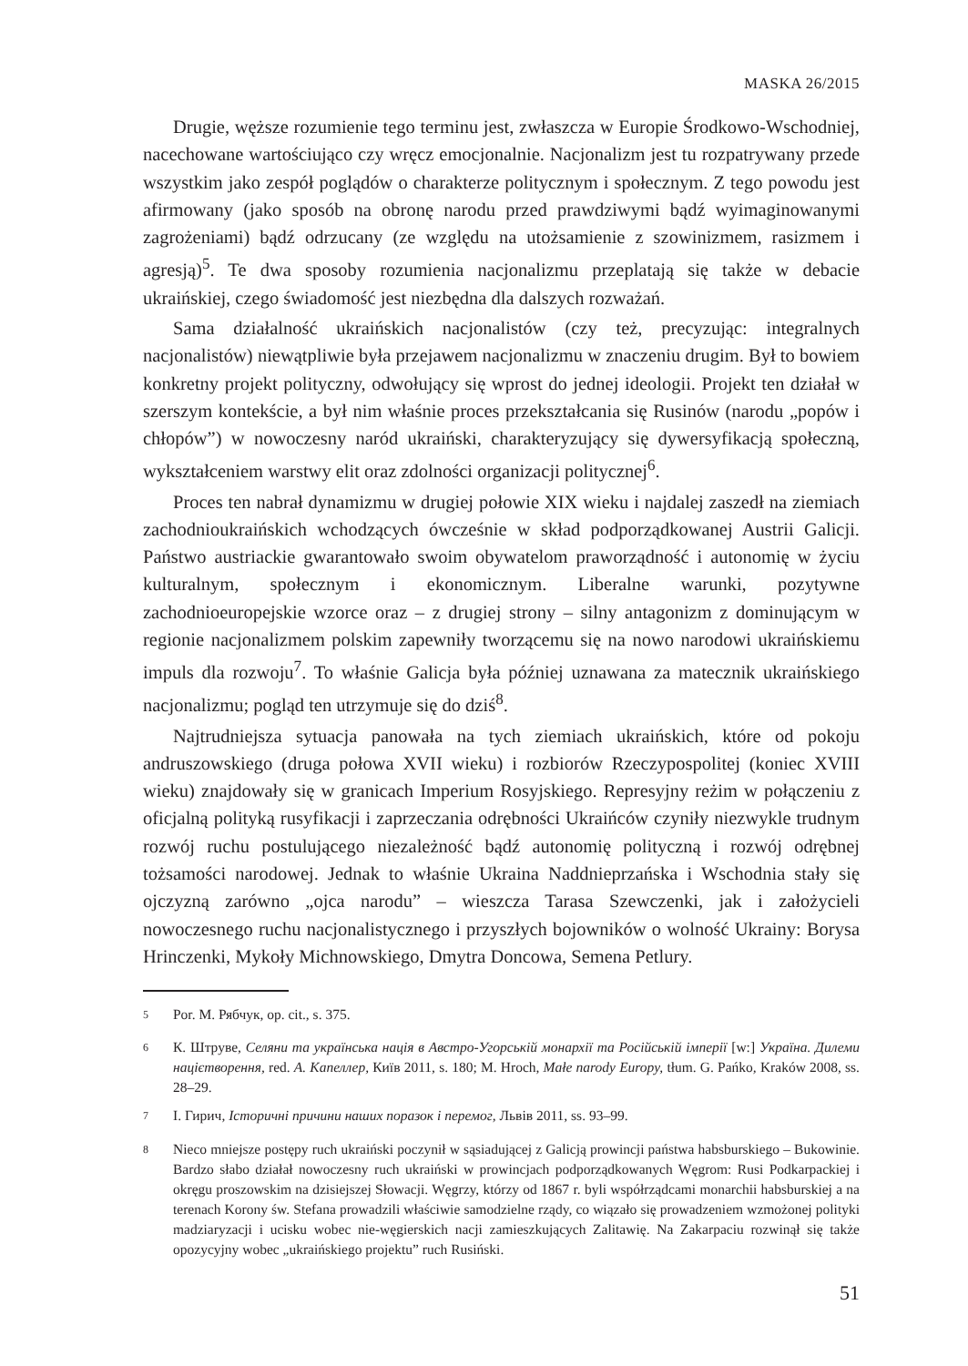MASKA 26/2015
Drugie, węższe rozumienie tego terminu jest, zwłaszcza w Europie Środkowo-Wschodniej, nacechowane wartościująco czy wręcz emocjonalnie. Nacjonalizm jest tu rozpatrywany przede wszystkim jako zespół poglądów o charakterze politycznym i społecznym. Z tego powodu jest afirmowany (jako sposób na obronę narodu przed prawdziwymi bądź wyimaginowanymi zagrożeniami) bądź odrzucany (ze względu na utożsamienie z szowinizmem, rasizmem i agresją)<sup>5</sup>. Te dwa sposoby rozumienia nacjonalizmu przeplatają się także w debacie ukraińskiej, czego świadomość jest niezbędna dla dalszych rozważań.
Sama działalność ukraińskich nacjonalistów (czy też, precyzując: integralnych nacjonalistów) niewątpliwie była przejawem nacjonalizmu w znaczeniu drugim. Był to bowiem konkretny projekt polityczny, odwołujący się wprost do jednej ideologii. Projekt ten działał w szerszym kontekście, a był nim właśnie proces przekształcania się Rusinów (narodu „popów i chłopów”) w nowoczesny naród ukraiński, charakteryzujący się dywersyfikacją społeczną, wykształceniem warstwy elit oraz zdolności organizacji politycznej<sup>6</sup>.
Proces ten nabrał dynamizmu w drugiej połowie XIX wieku i najdalej zaszedł na ziemiach zachodnioukraińskich wchodzących ówcześnie w skład podporządkowanej Austrii Galicji. Państwo austriackie gwarantowało swoim obywatelom praworządność i autonomię w życiu kulturalnym, społecznym i ekonomicznym. Liberalne warunki, pozytywne zachodnioeuropejskie wzorce oraz – z drugiej strony – silny antagonizm z dominującym w regionie nacjonalizmem polskim zapewniły tworzącemu się na nowo narodowi ukraińskiemu impuls dla rozwoju<sup>7</sup>. To właśnie Galicja była później uznawana za matecznik ukraińskiego nacjonalizmu; pogląd ten utrzymuje się do dziś<sup>8</sup>.
Najtrudniejsza sytuacja panowała na tych ziemiach ukraińskich, które od pokoju andruszowskiego (druga połowa XVII wieku) i rozbiorów Rzeczypospolitej (koniec XVIII wieku) znajdowały się w granicach Imperium Rosyjskiego. Represyjny reżim w połączeniu z oficjalną polityką rusyfikacji i zaprzeczania odrębności Ukraińców czyniły niezwykle trudnym rozwój ruchu postulującego niezależność bądź autonomię polityczną i rozwój odrębnej tożsamości narodowej. Jednak to właśnie Ukraina Naddnieprzańska i Wschodnia stały się ojczyzną zarówno „ojca narodu” – wieszcza Tarasa Szewczenki, jak i założycieli nowoczesnego ruchu nacjonalistycznego i przyszłych bojowników o wolność Ukrainy: Borysa Hrinczenki, Mykoły Michnowskiego, Dmytra Doncowa, Semena Petlury.
<sup>5</sup> Por. M. Рябчук, op. cit., s. 375.
<sup>6</sup> К. Штруве, Селяни та українська нація в Австро-Угорській монархії та Російській імперії [w:] Україна. Дилеми націєтворення, red. А. Капеллер, Київ 2011, s. 180; M. Hroch, Małe narody Europy, tłum. G. Pańko, Kraków 2008, ss. 28–29.
<sup>7</sup> І. Гирич, Історичні причини наших поразок і перемог, Львів 2011, ss. 93–99.
<sup>8</sup> Nieco mniejsze postępy ruch ukraiński poczynił w sąsiadującej z Galicją prowincji państwa habsburskiego – Bukowinie. Bardzo słabo działał nowoczesny ruch ukraiński w prowincjach podporządkowanych Węgrom: Rusi Podkarpackiej i okręgu proszowskim na dzisiejszej Słowacji. Węgrzy, którzy od 1867 r. byli współrządcami monarchii habsburskiej a na terenach Korony św. Stefana prowadzili właściwie samodzielne rządy, co wiązało się prowadzeniem wzmożonej polityki madziaryzacji i ucisku wobec nie-węgierskich nacji zamieszkujących Zalitawię. Na Zakarpaciu rozwinął się także opozycyjny wobec „ukraińskiego projektu” ruch Rusiński.
51